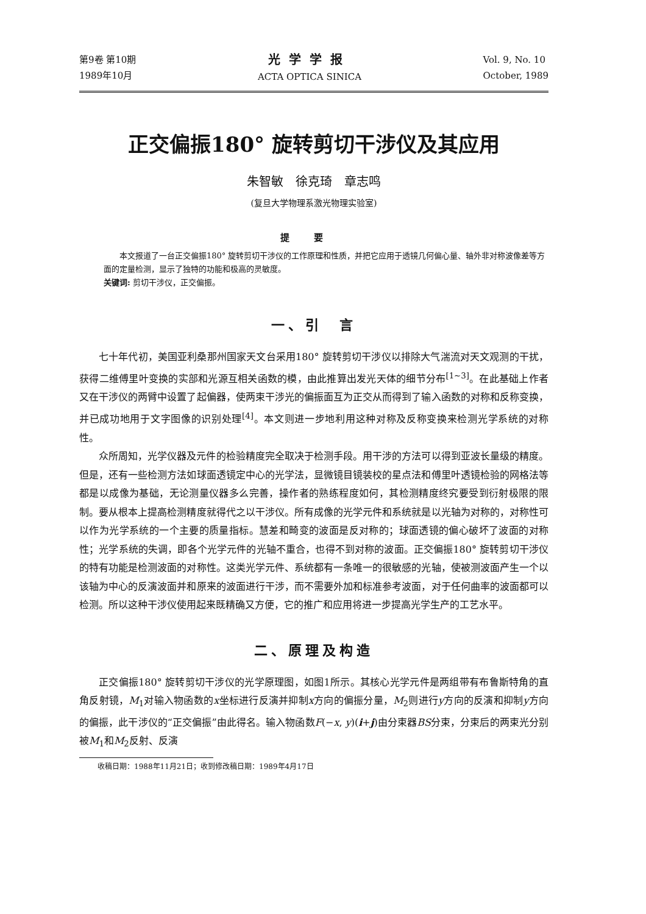第9卷 第10期
1989年10月
光学学报
ACTA OPTICA SINICA
Vol. 9, No. 10
October, 1989
正交偏振180° 旋转剪切干涉仪及其应用
朱智敏　徐克琦　章志鸣
(复旦大学物理系激光物理实验室)
提要
　　本文报道了一台正交偏振180° 旋转剪切干涉仪的工作原理和性质，并把它应用于透镜几何偏心量、轴外非对称波像差等方面的定量检测，显示了独特的功能和极高的灵敏度。
关键词: 剪切干涉仪，正交偏振。
一、引　言
七十年代初，美国亚利桑那州国家天文台采用180° 旋转剪切干涉仪以排除大气湍流对天文观测的干扰，获得二维傅里叶变换的实部和光源互相关函数的模，由此推算出发光天体的细节分布<sup>[1~3]</sup>。在此基础上作者又在干涉仪的两臂中设置了起偏器，使两束干涉光的偏振面互为正交从而得到了输入函数的对称和反称变换，并已成功地用于文字图像的识别处理<sup>[4]</sup>。本文则进一步地利用这种对称及反称变换来检测光学系统的对称性。
众所周知，光学仪器及元件的检验精度完全取决于检测手段。用干涉的方法可以得到亚波长量级的精度。但是，还有一些检测方法如球面透镜定中心的光学法，显微镜目镜装校的星点法和傅里叶透镜检验的网格法等都是以成像为基础，无论测量仪器多么完善，操作者的熟练程度如何，其检测精度终究要受到衍射极限的限制。要从根本上提高检测精度就得代之以干涉仪。所有成像的光学元件和系统就是以光轴为对称的，对称性可以作为光学系统的一个主要的质量指标。慧差和畸变的波面是反对称的；球面透镜的偏心破坏了波面的对称性；光学系统的失调，即各个光学元件的光轴不重合，也得不到对称的波面。正交偏振180° 旋转剪切干涉仪的特有功能是检测波面的对称性。这类光学元件、系统都有一条唯一的很敏感的光轴，使被测波面产生一个以该轴为中心的反演波面并和原来的波面进行干涉，而不需要外加和标准参考波面，对于任何曲率的波面都可以检测。所以这种干涉仪使用起来既精确又方便，它的推广和应用将进一步提高光学生产的工艺水平。
二、原理及构造
正交偏振180° 旋转剪切干涉仪的光学原理图，如图1所示。其核心光学元件是两组带有布鲁斯特角的直角反射镜，M<sub>1</sub>对输入物函数的x坐标进行反演并抑制x方向的偏振分量，M<sub>2</sub>则进行y方向的反演和抑制y方向的偏振，此干涉仪的“正交偏振”由此得名。输入物函数F(−x, y)(i+j)由分束器BS分束，分束后的两束光分别被M<sub>1</sub>和M<sub>2</sub>反射、反演
收稿日期：1988年11月21日；收到修改稿日期：1989年4月17日